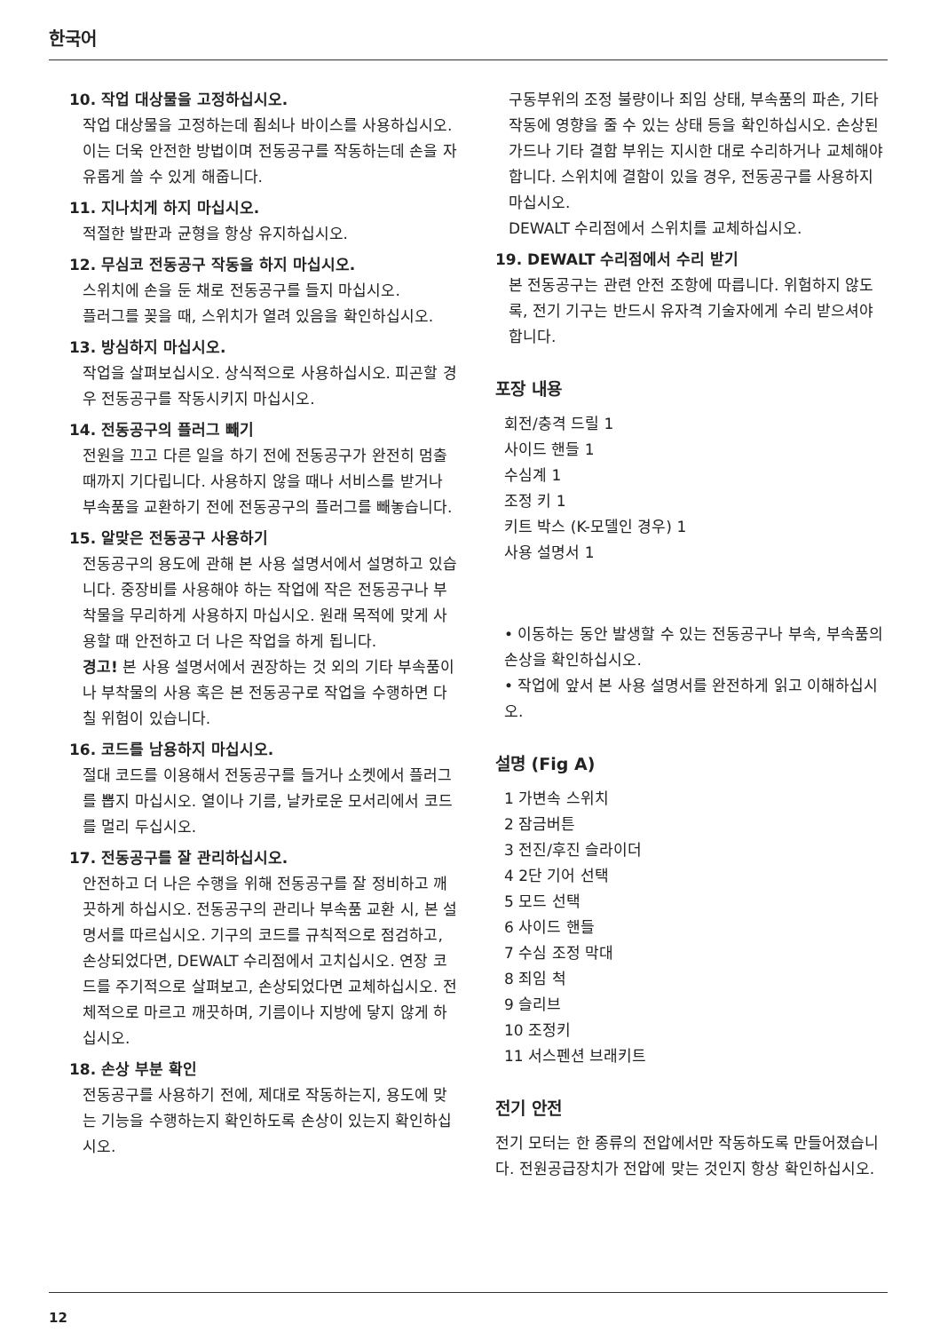한국어
10. 작업 대상물을 고정하십시오.
작업 대상물을 고정하는데 죔쇠나 바이스를 사용하십시오. 이는 더욱 안전한 방법이며 전동공구를 작동하는데 손을 자유롭게 쓸 수 있게 해줍니다.
11. 지나치게 하지 마십시오.
적절한 발판과 균형을 항상 유지하십시오.
12. 무심코 전동공구 작동을 하지 마십시오.
스위치에 손을 둔 채로 전동공구를 들지 마십시오.
플러그를 꽂을 때, 스위치가 열려 있음을 확인하십시오.
13. 방심하지 마십시오.
작업을 살펴보십시오. 상식적으로 사용하십시오. 피곤할 경우 전동공구를 작동시키지 마십시오.
14. 전동공구의 플러그 빼기
전원을 끄고 다른 일을 하기 전에 전동공구가 완전히 멈출 때까지 기다립니다. 사용하지 않을 때나 서비스를 받거나 부속품을 교환하기 전에 전동공구의 플러그를 빼놓습니다.
15. 알맞은 전동공구 사용하기
전동공구의 용도에 관해 본 사용 설명서에서 설명하고 있습니다. 중장비를 사용해야 하는 작업에 작은 전동공구나 부착물을 무리하게 사용하지 마십시오. 원래 목적에 맞게 사용할 때 안전하고 더 나은 작업을 하게 됩니다.
경고! 본 사용 설명서에서 권장하는 것 외의 기타 부속품이나 부착물의 사용 혹은 본 전동공구로 작업을 수행하면 다칠 위험이 있습니다.
16. 코드를 남용하지 마십시오.
절대 코드를 이용해서 전동공구를 들거나 소켓에서 플러그를 뽑지 마십시오. 열이나 기름, 날카로운 모서리에서 코드를 멀리 두십시오.
17. 전동공구를 잘 관리하십시오.
안전하고 더 나은 수행을 위해 전동공구를 잘 정비하고 깨끗하게 하십시오. 전동공구의 관리나 부속품 교환 시, 본 설명서를 따르십시오. 기구의 코드를 규칙적으로 점검하고, 손상되었다면, DEWALT 수리점에서 고치십시오. 연장 코드를 주기적으로 살펴보고, 손상되었다면 교체하십시오. 전체적으로 마르고 깨끗하며, 기름이나 지방에 닿지 않게 하십시오.
18. 손상 부분 확인
전동공구를 사용하기 전에, 제대로 작동하는지, 용도에 맞는 기능을 수행하는지 확인하도록 손상이 있는지 확인하십시오.
구동부위의 조정 불량이나 죄임 상태, 부속품의 파손, 기타 작동에 영향을 줄 수 있는 상태 등을 확인하십시오. 손상된 가드나 기타 결함 부위는 지시한 대로 수리하거나 교체해야 합니다. 스위치에 결함이 있을 경우, 전동공구를 사용하지 마십시오.
DEWALT 수리점에서 스위치를 교체하십시오.
19. DEWALT 수리점에서 수리 받기
본 전동공구는 관련 안전 조항에 따릅니다. 위험하지 않도록, 전기 기구는 반드시 유자격 기술자에게 수리 받으셔야 합니다.
포장 내용
회전/충격 드릴 1
사이드 핸들 1
수심계 1
조정 키 1
키트 박스 (K-모델인 경우) 1
사용 설명서 1
• 이동하는 동안 발생할 수 있는 전동공구나 부속, 부속품의 손상을 확인하십시오.
• 작업에 앞서 본 사용 설명서를 완전하게 읽고 이해하십시오.
설명 (Fig A)
1 가변속 스위치
2 잠금버튼
3 전진/후진 슬라이더
4 2단 기어 선택
5 모드 선택
6 사이드 핸들
7 수심 조정 막대
8 죄임 척
9 슬리브
10 조정키
11 서스펜션 브래키트
전기 안전
전기 모터는 한 종류의 전압에서만 작동하도록 만들어졌습니다. 전원공급장치가 전압에 맞는 것인지 항상 확인하십시오.
12